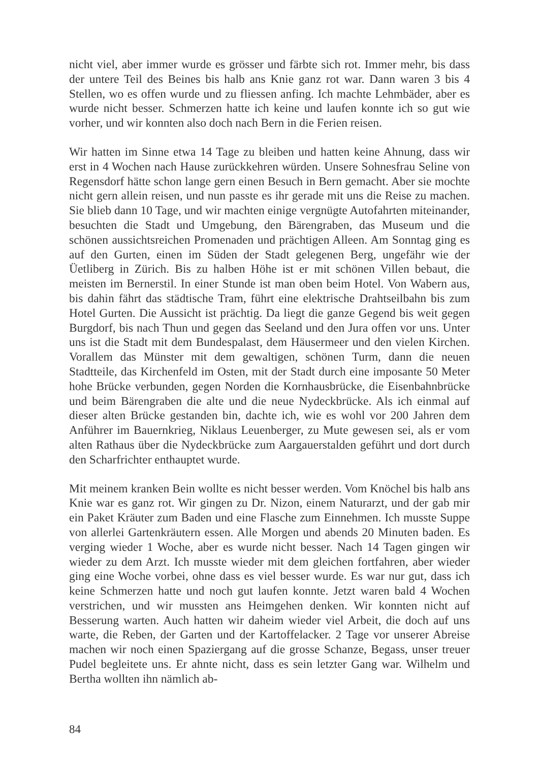nicht viel, aber immer wurde es grösser und färbte sich rot. Immer mehr, bis dass der untere Teil des Beines bis halb ans Knie ganz rot war. Dann waren 3 bis 4 Stellen, wo es offen wurde und zu fliessen anfing. Ich machte Lehmbäder, aber es wurde nicht besser. Schmerzen hatte ich keine und laufen konnte ich so gut wie vorher, und wir konnten also doch nach Bern in die Ferien reisen.
Wir hatten im Sinne etwa 14 Tage zu bleiben und hatten keine Ahnung, dass wir erst in 4 Wochen nach Hause zurückkehren würden. Unsere Sohnesfrau Seline von Regensdorf hätte schon lange gern einen Besuch in Bern gemacht. Aber sie mochte nicht gern allein reisen, und nun passte es ihr gerade mit uns die Reise zu machen. Sie blieb dann 10 Tage, und wir machten einige vergnügte Autofahrten miteinander, besuchten die Stadt und Umgebung, den Bärengraben, das Museum und die schönen aussichtsreichen Promenaden und prächtigen Alleen. Am Sonntag ging es auf den Gurten, einen im Süden der Stadt gelegenen Berg, ungefähr wie der Üetliberg in Zürich. Bis zu halben Höhe ist er mit schönen Villen bebaut, die meisten im Bernerstil. In einer Stunde ist man oben beim Hotel. Von Wabern aus, bis dahin fährt das städtische Tram, führt eine elektrische Drahtseilbahn bis zum Hotel Gurten. Die Aussicht ist prächtig. Da liegt die ganze Gegend bis weit gegen Burgdorf, bis nach Thun und gegen das Seeland und den Jura offen vor uns. Unter uns ist die Stadt mit dem Bundespalast, dem Häusermeer und den vielen Kirchen. Vorallem das Münster mit dem gewaltigen, schönen Turm, dann die neuen Stadtteile, das Kirchenfeld im Osten, mit der Stadt durch eine imposante 50 Meter hohe Brücke verbunden, gegen Norden die Kornhausbrücke, die Eisenbahnbrücke und beim Bärengraben die alte und die neue Nydeckbrücke. Als ich einmal auf dieser alten Brücke gestanden bin, dachte ich, wie es wohl vor 200 Jahren dem Anführer im Bauernkrieg, Niklaus Leuenberger, zu Mute gewesen sei, als er vom alten Rathaus über die Nydeckbrücke zum Aargauerstalden geführt und dort durch den Scharfrichter enthauptet wurde.
Mit meinem kranken Bein wollte es nicht besser werden. Vom Knöchel bis halb ans Knie war es ganz rot. Wir gingen zu Dr. Nizon, einem Naturarzt, und der gab mir ein Paket Kräuter zum Baden und eine Flasche zum Einnehmen. Ich musste Suppe von allerlei Gartenkräutern essen. Alle Morgen und abends 20 Minuten baden. Es verging wieder 1 Woche, aber es wurde nicht besser. Nach 14 Tagen gingen wir wieder zu dem Arzt. Ich musste wieder mit dem gleichen fortfahren, aber wieder ging eine Woche vorbei, ohne dass es viel besser wurde. Es war nur gut, dass ich keine Schmerzen hatte und noch gut laufen konnte. Jetzt waren bald 4 Wochen verstrichen, und wir mussten ans Heimgehen denken. Wir konnten nicht auf Besserung warten. Auch hatten wir daheim wieder viel Arbeit, die doch auf uns warte, die Reben, der Garten und der Kartoffelacker. 2 Tage vor unserer Abreise machen wir noch einen Spaziergang auf die grosse Schanze, Begass, unser treuer Pudel begleitete uns. Er ahnte nicht, dass es sein letzter Gang war. Wilhelm und Bertha wollten ihn nämlich ab-
84